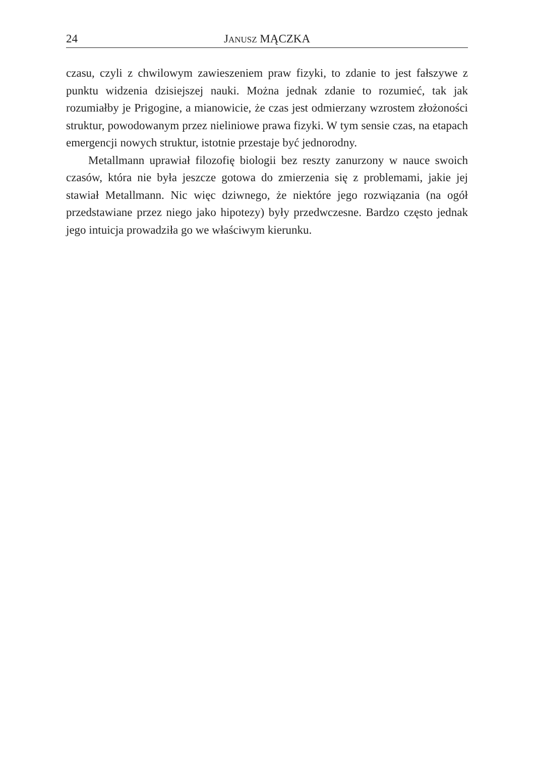24 JANUSZ MĄCZKA
czasu, czyli z chwilowym zawieszeniem praw fizyki, to zdanie to jest fałszywe z punktu widzenia dzisiejszej nauki. Można jednak zdanie to rozumieć, tak jak rozumiałby je Prigogine, a mianowicie, że czas jest odmierzany wzrostem złożoności struktur, powodowanym przez nieliniowe prawa fizyki. W tym sensie czas, na etapach emergencji nowych struktur, istotnie przestaje być jednorodny.
Metallmann uprawiał filozofię biologii bez reszty zanurzony w nauce swoich czasów, która nie była jeszcze gotowa do zmierzenia się z problemami, jakie jej stawiał Metallmann. Nic więc dziwnego, że niektóre jego rozwiązania (na ogół przedstawiane przez niego jako hipotezy) były przedwczesne. Bardzo często jednak jego intuicja prowadziła go we właściwym kierunku.